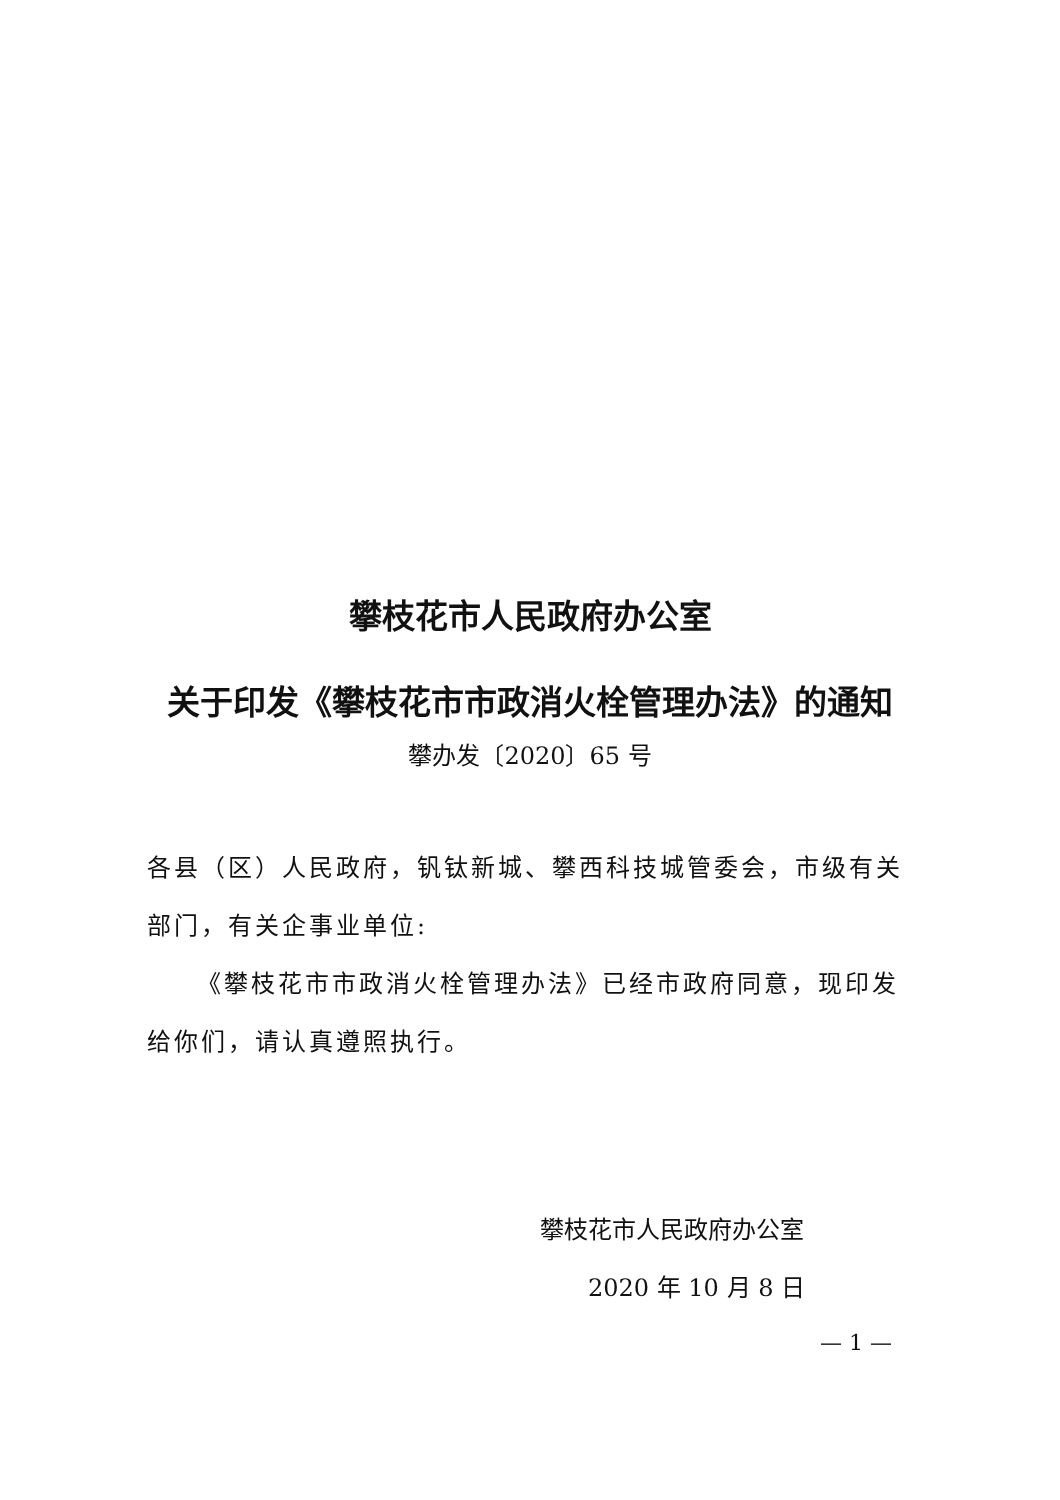攀枝花市人民政府办公室
关于印发《攀枝花市市政消火栓管理办法》的通知
攀办发〔2020〕65 号
各县（区）人民政府，钒钛新城、攀西科技城管委会，市级有关部门，有关企事业单位:
《攀枝花市市政消火栓管理办法》已经市政府同意，现印发给你们，请认真遵照执行。
攀枝花市人民政府办公室
2020 年 10 月 8 日
— 1 —